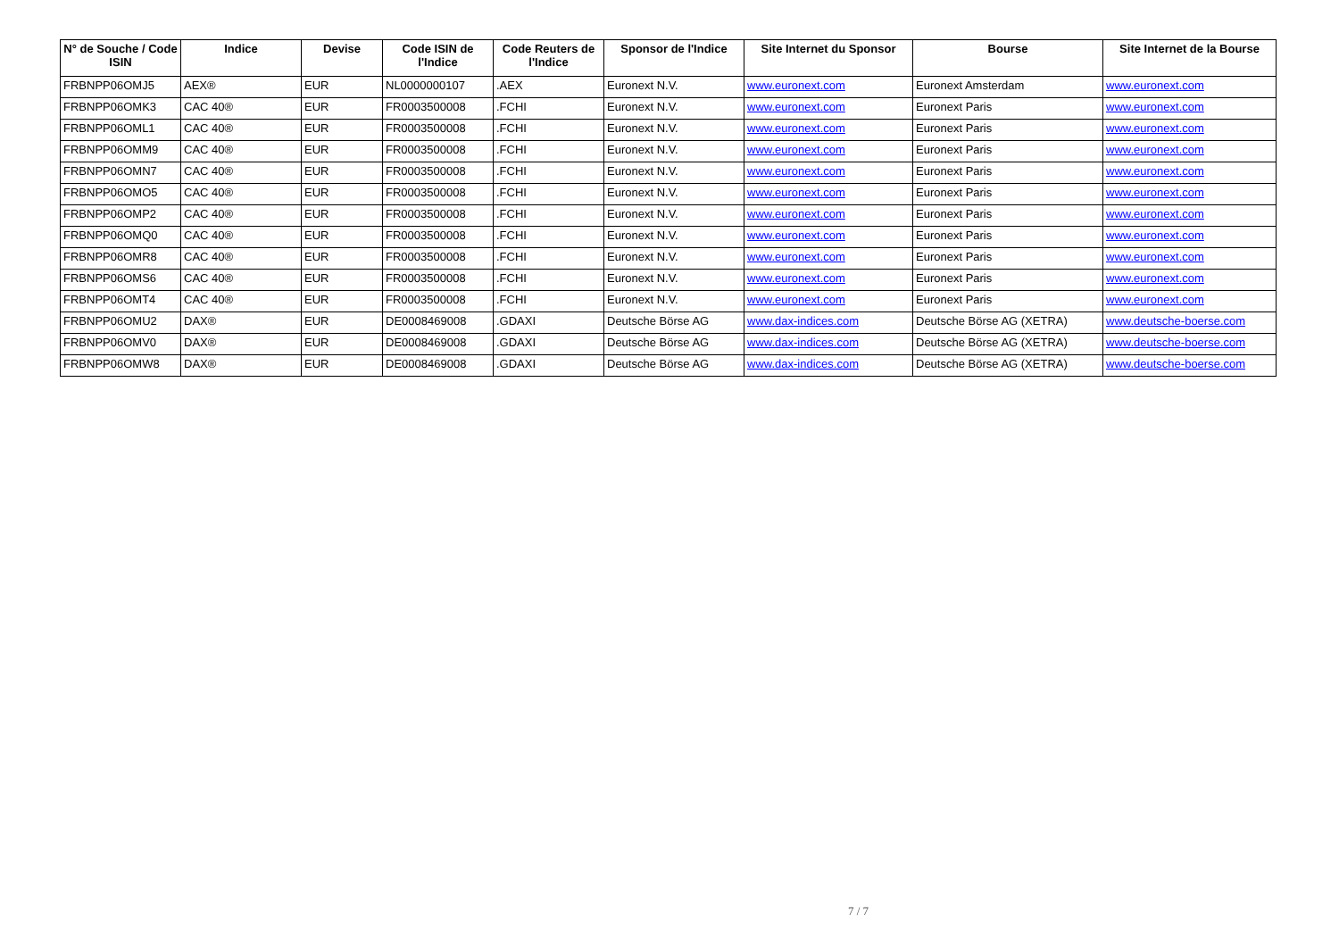| N° de Souche / Code ISIN | Indice | Devise | Code ISIN de l'Indice | Code Reuters de l'Indice | Sponsor de l'Indice | Site Internet du Sponsor | Bourse | Site Internet de la Bourse |
| --- | --- | --- | --- | --- | --- | --- | --- | --- |
| FRBNPP06OMJ5 | AEX® | EUR | NL0000000107 | .AEX | Euronext N.V. | www.euronext.com | Euronext Amsterdam | www.euronext.com |
| FRBNPP06OMK3 | CAC 40® | EUR | FR0003500008 | .FCHI | Euronext N.V. | www.euronext.com | Euronext Paris | www.euronext.com |
| FRBNPP06OML1 | CAC 40® | EUR | FR0003500008 | .FCHI | Euronext N.V. | www.euronext.com | Euronext Paris | www.euronext.com |
| FRBNPP06OMM9 | CAC 40® | EUR | FR0003500008 | .FCHI | Euronext N.V. | www.euronext.com | Euronext Paris | www.euronext.com |
| FRBNPP06OMN7 | CAC 40® | EUR | FR0003500008 | .FCHI | Euronext N.V. | www.euronext.com | Euronext Paris | www.euronext.com |
| FRBNPP06OMO5 | CAC 40® | EUR | FR0003500008 | .FCHI | Euronext N.V. | www.euronext.com | Euronext Paris | www.euronext.com |
| FRBNPP06OMP2 | CAC 40® | EUR | FR0003500008 | .FCHI | Euronext N.V. | www.euronext.com | Euronext Paris | www.euronext.com |
| FRBNPP06OMQ0 | CAC 40® | EUR | FR0003500008 | .FCHI | Euronext N.V. | www.euronext.com | Euronext Paris | www.euronext.com |
| FRBNPP06OMR8 | CAC 40® | EUR | FR0003500008 | .FCHI | Euronext N.V. | www.euronext.com | Euronext Paris | www.euronext.com |
| FRBNPP06OMS6 | CAC 40® | EUR | FR0003500008 | .FCHI | Euronext N.V. | www.euronext.com | Euronext Paris | www.euronext.com |
| FRBNPP06OMT4 | CAC 40® | EUR | FR0003500008 | .FCHI | Euronext N.V. | www.euronext.com | Euronext Paris | www.euronext.com |
| FRBNPP06OMU2 | DAX® | EUR | DE0008469008 | .GDAXI | Deutsche Börse AG | www.dax-indices.com | Deutsche Börse AG (XETRA) | www.deutsche-boerse.com |
| FRBNPP06OMV0 | DAX® | EUR | DE0008469008 | .GDAXI | Deutsche Börse AG | www.dax-indices.com | Deutsche Börse AG (XETRA) | www.deutsche-boerse.com |
| FRBNPP06OMW8 | DAX® | EUR | DE0008469008 | .GDAXI | Deutsche Börse AG | www.dax-indices.com | Deutsche Börse AG (XETRA) | www.deutsche-boerse.com |
7 / 7